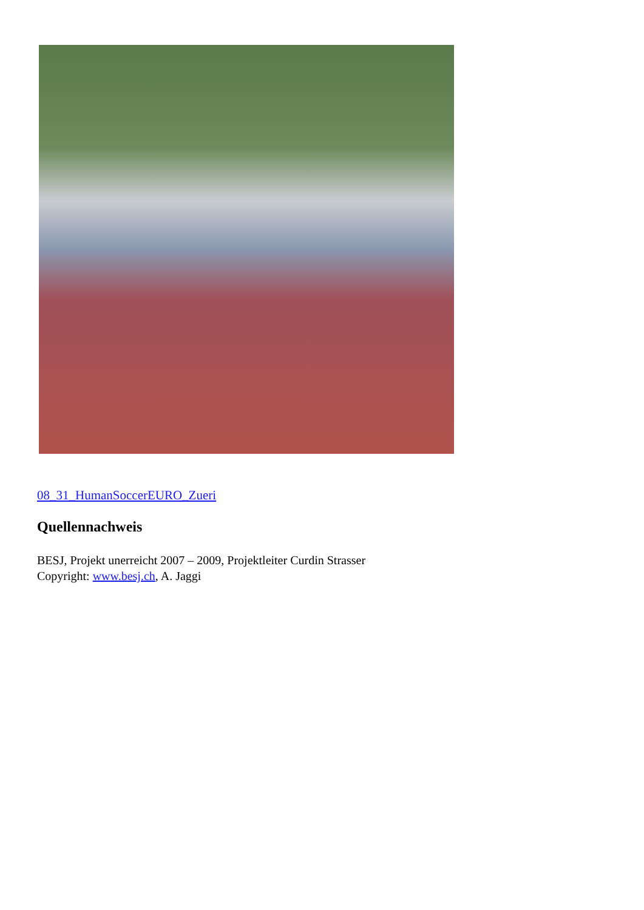08_31_HumanSoccerEURO_Zueri
Quellennachweis
BESJ, Projekt unerreicht 2007 – 2009, Projektleiter Curdin Strasser
Copyright: www.besj.ch, A. Jaggi